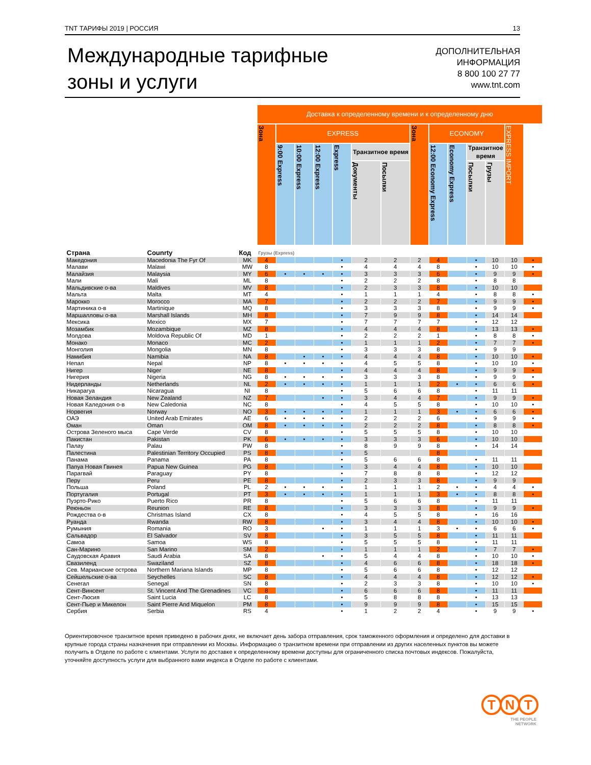TNT ТАРИФЫ 2019 | РОССИЯ 13
Международные тарифные
зоны и услуги
ДОПОЛНИТЕЛЬНАЯ
ИНФОРМАЦИЯ
8 800 100 27 77
www.tnt.com
| | | | Доставка к определенному времени и к определенному дню | | | | | | | | | | | | | |
| --- | --- | --- | --- | --- | --- | --- | --- | --- | --- | --- | --- | --- | --- | --- | --- | --- |
| | | | Зона | EXPRESS | | | | | | Зона | ECONOMY | | | | EXPRESS IMPORT | |
| | | | | 9:00 Express | 10:00 Express | 12:00 Express | Express | Транзитное время | | | 12:00 Economy Express | Economy Express | Транзитное время | | | |
| | | | | | | | | Документы | Посылки | | | | | Посылки | | Грузы |
| Страна | Counrty | Код | Грузы (Express) | | | | | | | | | | | | | |
| Македония | Macedonia The Fyr Of | MK | 4 | | | | • | 2 | 2 | 2 | 4 | | • | 10 | 10 | • |
| Малави | Malawi | MW | 8 | | | | • | 4 | 4 | 4 | 8 | | • | 10 | 10 | • |
| Малайзия | Malaysia | MY | 6 | • | • | • | • | 3 | 3 | 3 | 6 | | • | 9 | 9 | • |
| Мали | Mali | ML | 8 | | | | • | 2 | 2 | 2 | 8 | | • | 8 | 8 | |
| Мальдивские о-ва | Maldives | MV | 8 | | | | • | 2 | 3 | 3 | 8 | | • | 10 | 10 | |
| Мальта | Malta | MT | 4 | | | | • | 1 | 1 | 1 | 4 | | • | 8 | 8 | • |
| Марокко | Morocco | MA | 7 | | | | • | 2 | 2 | 2 | 7 | | • | 9 | 9 | • |
| Мартиника о-в | Martinique | MQ | 8 | | | | • | 3 | 3 | 3 | 8 | | • | 9 | 9 | • |
| Маршалловы о-ва | Marshall Islands | MH | 8 | | | | • | 7 | 9 | 9 | 8 | | • | 14 | 14 | |
| Мексика | Mexico | MX | 7 | | | | • | 7 | 7 | 7 | 7 | | • | 12 | 12 | |
| Мозамбик | Mozambique | MZ | 8 | | | | • | 4 | 4 | 4 | 8 | | • | 13 | 13 | • |
| Молдова | Moldova Republic Of | MD | 1 | | | | • | 2 | 2 | 2 | 1 | | • | 8 | 8 | • |
| Монако | Monaco | MC | 2 | | | | • | 1 | 1 | 1 | 2 | | • | 7 | 7 | • |
| Монголия | Mongolia | MN | 8 | | | | • | 3 | 3 | 3 | 8 | | • | 9 | 9 | |
| Намибия | Namibia | NA | 8 | | • | • | • | 4 | 4 | 4 | 8 | | • | 10 | 10 | • |
| Непал | Nepal | NP | 8 | • | • | • | • | 4 | 5 | 5 | 8 | | • | 10 | 10 | • |
| Нигер | Niger | NE | 8 | | | | • | 4 | 4 | 4 | 8 | | • | 9 | 9 | • |
| Нигерия | Nigeria | NG | 8 | • | • | • | • | 3 | 3 | 3 | 8 | | • | 9 | 9 | • |
| Нидерланды | Netherlands | NL | 2 | • | • | • | • | 1 | 1 | 1 | 2 | • | • | 6 | 6 | • |
| Никарагуа | Nicaragua | NI | 8 | | | | • | 5 | 6 | 6 | 8 | | • | 11 | 11 | |
| Новая Зеландия | New Zealand | NZ | 7 | | | • | • | 3 | 4 | 4 | 7 | | • | 9 | 9 | • |
| Новая Каледония о-в | New Caledonia | NC | 8 | | | | • | 4 | 5 | 5 | 8 | | • | 10 | 10 | • |
| Норвегия | Norway | NO | 3 | • | • | • | • | 1 | 1 | 1 | 3 | • | • | 6 | 6 | • |
| ОАЭ | United Arab Emirates | AE | 6 | • | • | • | • | 2 | 2 | 2 | 6 | | • | 9 | 9 | • |
| Оман | Oman | OM | 8 | • | • | • | • | 2 | 2 | 2 | 8 | | • | 8 | 8 | • |
| Острова Зеленого мыса | Cape Verde | CV | 8 | | | | • | 5 | 5 | 5 | 8 | | • | 10 | 10 | |
| Пакистан | Pakistan | PK | 6 | • | • | • | • | 3 | 3 | 3 | 6 | | • | 10 | 10 | |
| Палау | Palau | PW | 8 | | | | • | 8 | 9 | 9 | 8 | | • | 14 | 14 | |
| Палестина | Palestinian Territory Occupied | PS | 8 | | | | • | 5 | | | 8 | | | | | |
| Панама | Panama | PA | 8 | | | | • | 5 | 6 | 6 | 8 | | • | 11 | 11 | |
| Папуа Новая Гвинея | Papua New Guinea | PG | 8 | | | | • | 3 | 4 | 4 | 8 | | • | 10 | 10 | |
| Парагвай | Paraguay | PY | 8 | | | | • | 7 | 8 | 8 | 8 | | • | 12 | 12 | |
| Перу | Peru | PE | 8 | | | | • | 2 | 3 | 3 | 8 | | • | 9 | 9 | |
| Польша | Poland | PL | 2 | • | • | • | • | 1 | 1 | 1 | 2 | • | • | 4 | 4 | • |
| Португалия | Portugal | PT | 3 | • | • | • | • | 1 | 1 | 1 | 3 | • | • | 8 | 8 | • |
| Пуэрто-Рико | Puerto Rico | PR | 8 | | | | • | 5 | 6 | 6 | 8 | | • | 11 | 11 | |
| Реюньон | Reunion | RE | 8 | | | | • | 3 | 3 | 3 | 8 | | • | 9 | 9 | • |
| Рождества о-в | Christmas Island | CX | 8 | | | | • | 4 | 5 | 5 | 8 | | • | 16 | 16 | |
| Руанда | Rwanda | RW | 8 | | | | • | 3 | 4 | 4 | 8 | | • | 10 | 10 | • |
| Румыния | Romania | RO | 3 | | | • | • | 1 | 1 | 1 | 3 | • | • | 6 | 6 | • |
| Сальвадор | El Salvador | SV | 8 | | | | • | 3 | 5 | 5 | 8 | | • | 11 | 11 | |
| Самоа | Samoa | WS | 8 | | | | • | 5 | 5 | 5 | 8 | | • | 11 | 11 | |
| Сан-Марино | San Marino | SM | 2 | | | | • | 1 | 1 | 1 | 2 | | • | 7 | 7 | • |
| Саудовская Аравия | Saudi Arabia | SA | 8 | | | • | • | 5 | 4 | 4 | 8 | | • | 10 | 10 | • |
| Свазиленд | Swaziland | SZ | 8 | | | | • | 4 | 6 | 6 | 8 | | • | 18 | 18 | • |
| Сев. Марианские острова | Northern Mariana Islands | MP | 8 | | | | • | 5 | 6 | 6 | 8 | | • | 12 | 12 | |
| Сейшельские о-ва | Seychelles | SC | 8 | | | | • | 4 | 4 | 4 | 8 | | • | 12 | 12 | • |
| Сенегал | Senegal | SN | 8 | | | | • | 2 | 3 | 3 | 8 | | • | 10 | 10 | • |
| Сент-Винсент | St. Vincent And The Grenadines | VC | 8 | | | | • | 6 | 6 | 6 | 8 | | • | 11 | 11 | |
| Сент-Люсия | Saint Lucia | LC | 8 | | | | • | 5 | 8 | 8 | 8 | | • | 13 | 13 | |
| Сент-Пьер и Микелон | Saint Pierre And Miquelon | PM | 8 | | | | • | 9 | 9 | 9 | 8 | | • | 15 | 15 | |
| Сербия | Serbia | RS | 4 | | | | • | 1 | 2 | 2 | 4 | | • | 9 | 9 | • |
Ориентировочное транзитное время приведено в рабочих днях, не включает день забора отправления, срок таможенного оформления и определено для доставки в крупные города страны назначения при отправлении из Москвы. Информацию о транзитном времени при отправлении из других населенных пунктов вы можете получить в Отделе по работе с клиентами. Услуги по доставке к определенному времени доступны для ограниченного списка почтовых индексов. Пожалуйста, уточняйте доступность услуги для выбранного вами индекса в Отделе по работе с клиентами.
T N T
THE PEOPLE
NETWORK